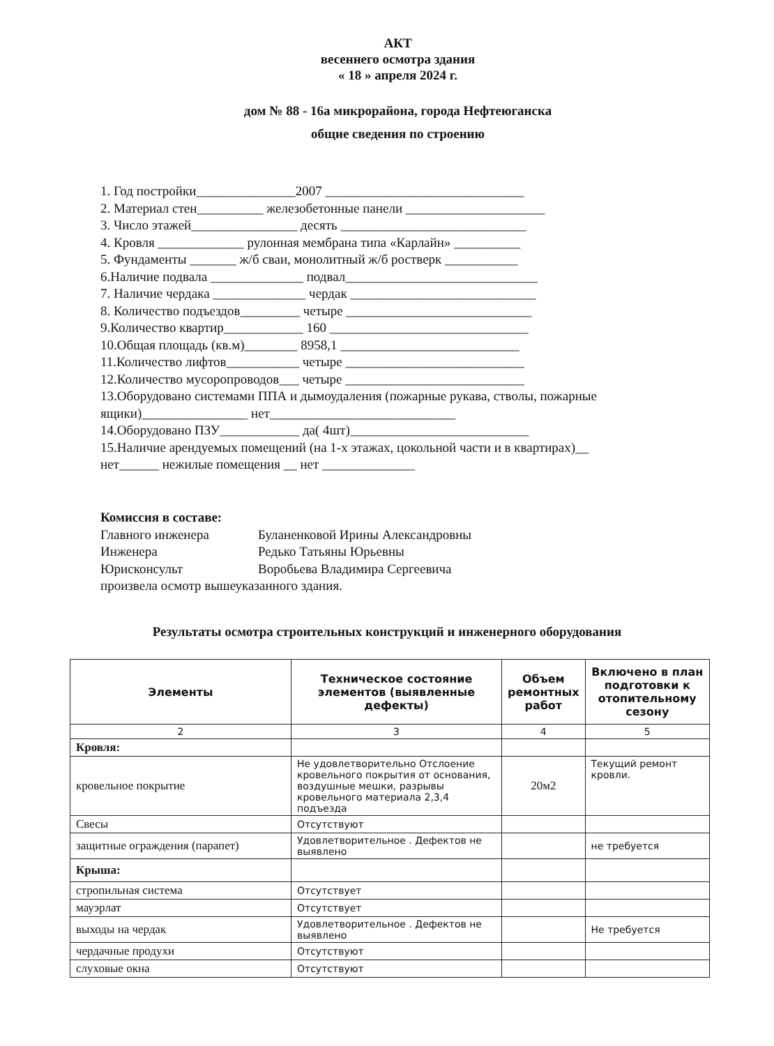АКТ
весеннего осмотра здания
« 18 » апреля 2024 г.
дом № 88 - 16а микрорайона, города Нефтеюганска
общие сведения по строению
1. Год постройки_______________2007 ______________________________
2. Материал стен__________ железобетонные панели _____________________
3. Число этажей________________ десять ____________________________
4. Кровля _____________ рулонная мембрана типа «Карлайн» __________
5. Фундаменты _______ ж/б сваи, монолитный ж/б ростверк ___________
6.Наличие подвала ______________ подвал_____________________________
7. Наличие чердака ______________ чердак ____________________________
8. Количество подъездов_________ четыре ____________________________
9.Количество квартир____________ 160 ______________________________
10.Общая площадь (кв.м)________ 8958,1 ___________________________
11.Количество лифтов___________ четыре ___________________________
12.Количество мусоропроводов___ четыре ___________________________
13.Оборудовано системами ППА и дымоудаления (пожарные рукава, стволы, пожарные ящики)________________ нет____________________________
14.Оборудовано ПЗУ____________ да( 4шт)___________________________
15.Наличие арендуемых помещений (на 1-х этажах, цокольной части и в квартирах)__ нет______ нежилые помещения __ нет ______________
Комиссия в составе:
| Главного инженера | Буланенковой Ирины Александровны |
| Инженера | Редько Татьяны Юрьевны |
| Юрисконсульт | Воробьева Владимира Сергеевича |
произвела осмотр вышеуказанного здания.
Результаты осмотра строительных конструкций и инженерного оборудования
| Элементы | Техническое состояние элементов (выявленные дефекты) | Объем ремонтных работ | Включено в план подготовки к отопительному сезону |
| --- | --- | --- | --- |
| 2 | 3 | 4 | 5 |
| Кровля: | | | |
| кровельное покрытие | Не удовлетворительно Отслоение кровельного покрытия от основания, воздушные мешки, разрывы кровельного материала 2,3,4 подъезда | 20м2 | Текущий ремонт кровли. |
| Свесы | Отсутствуют | | |
| защитные ограждения (парапет) | Удовлетворительное . Дефектов не выявлено | | не требуется |
| Крыша: | | | |
| стропильная система | Отсутствует | | |
| мауэрлат | Отсутствует | | |
| выходы на чердак | Удовлетворительное . Дефектов не выявлено | | Не требуется |
| чердачные продухи | Отсутствуют | | |
| слуховые окна | Отсутствуют | | |